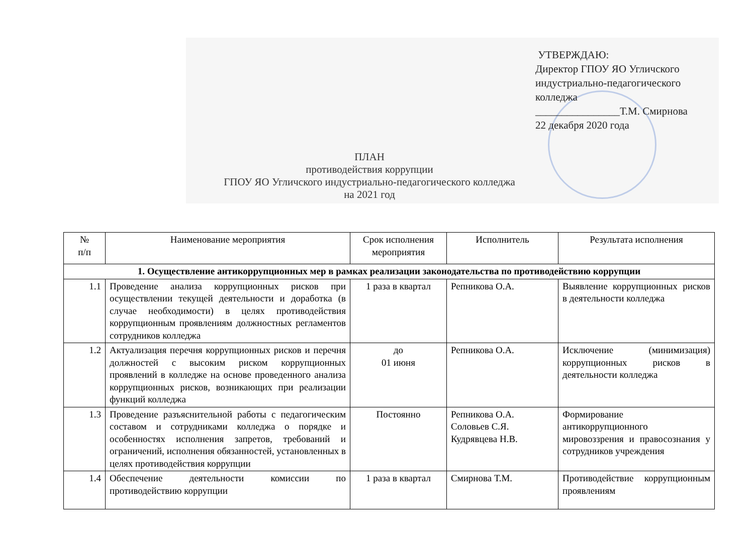УТВЕРЖДАЮ:
Директор ГПОУ ЯО Угличского
индустриально-педагогического
колледжа
________________Т.М. Смирнова
22 декабря 2020 года
ПЛАН
противодействия коррупции
ГПОУ ЯО Угличского индустриально-педагогического колледжа
на 2021 год
| № п/п | Наименование мероприятия | Срок исполнения мероприятия | Исполнитель | Результата исполнения |
| --- | --- | --- | --- | --- |
| 1. Осуществление антикоррупционных мер в рамках реализации законодательства по противодействию коррупции | | | | |
| 1.1 | Проведение анализа коррупционных рисков при осуществлении текущей деятельности и доработка (в случае необходимости) в целях противодействия коррупционным проявлениям должностных регламентов сотрудников колледжа | 1 раза в квартал | Репникова О.А. | Выявление коррупционных рисков в деятельности колледжа |
| 1.2 | Актуализация перечня коррупционных рисков и перечня должностей с высоким риском коррупционных проявлений в колледже на основе проведенного анализа коррупционных рисков, возникающих при реализации функций колледжа | до 01 июня | Репникова О.А. | Исключение (минимизация) коррупционных рисков в деятельности колледжа |
| 1.3 | Проведение разъяснительной работы с педагогическим составом и сотрудниками колледжа о порядке и особенностях исполнения запретов, требований и ограничений, исполнения обязанностей, установленных в целях противодействия коррупции | Постоянно | Репникова О.А. Соловьев С.Я. Кудрявцева Н.В. | Формирование антикоррупционного мировоззрения и правосознания у сотрудников учреждения |
| 1.4 | Обеспечение деятельности комиссии по противодействию коррупции | 1 раза в квартал | Смирнова Т.М. | Противодействие коррупционным проявлениям |